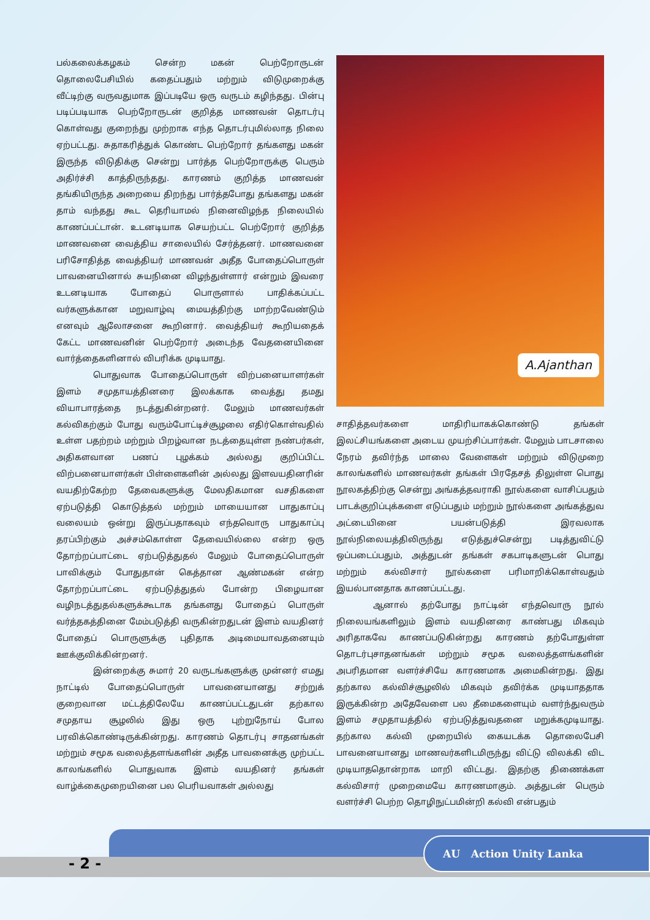பல்கலைக்கழகம் சென்ற மகன் பெற்றோருடன் தொலைபேசியில் கதைப்பதும் மற்றும் விடுமுறைக்கு வீட்டிற்கு வருவதுமாக இப்படியே ஒரு வருடம் கழிந்தது. பின்பு படிப்படியாக பெற்றோருடன் குறித்த மாணவன் தொடர்பு கொள்வது குறைந்து முற்றாக எந்த தொடர்புமில்லாத நிலை ஏற்பட்டது. சுதாகரித்துக் கொண்ட பெற்றோர் தங்களது மகன் இருந்த விடுதிக்கு சென்று பார்த்த பெற்றோருக்கு பெரும் அதிர்ச்சி காத்திருந்தது. காரணம் குறித்த மாணவன் தங்கியிருந்த அறையை திறந்து பார்த்தபோது தங்களது மகன் தாம் வந்தது கூட தெரியாமல் நினைவிழந்த நிலையில் காணப்பட்டான். உடனடியாக செயற்பட்ட பெற்றோர் குறித்த மாணவனை வைத்திய சாலையில் சேர்த்தனர். மாணவனை பரிசோதித்த வைத்தியர் மாணவன் அதீத போதைப்பொருள் பாவனையினால் சுயநினை விழந்துள்ளார் என்றும் இவரை உடனடியாக போதைப் பொருளால் பாதிக்கப்பட்ட வர்களுக்கான மறுவாழ்வு மையத்திற்கு மாற்றவேண்டும் எனவும் ஆலோசனை கூறினார். வைத்தியர் கூறியதைக் கேட்ட மாணவனின் பெற்றோர் அடைந்த வேதனையினை வார்த்தைகளினால் விபரிக்க முடியாது.
பொதுவாக போதைப்பொருள் விற்பனையாளர்கள் இளம் சமுதாயத்தினரை இலக்காக வைத்து தமது வியாபாரத்தை நடத்துகின்றனர். மேலும் மாணவர்கள் கல்விகற்கும் போது வரும்போட்டிச்சூழலை எதிர்கொள்வதில் உள்ள பதற்றம் மற்றும் பிறழ்வான நடத்தையுள்ள நண்பர்கள், அதிகளவான பணப் புழக்கம் அல்லது குறிப்பிட்ட விற்பனையாளர்கள் பிள்ளைகளின் அல்லது இளவயதினரின் வயதிற்கேற்ற தேவைகளுக்கு மேலதிகமான வசதிகளை ஏற்படுத்தி கொடுத்தல் மற்றும் மாயையான பாதுகாப்பு வலையம் ஒன்று இருப்பதாகவும் எந்தவொரு பாதுகாப்பு தரப்பிற்கும் அச்சம்கொள்ள தேவையில்லை என்ற ஒரு தோற்றப்பாட்டை ஏற்படுத்துதல் மேலும் போதைப்பொருள் பாவிக்கும் போதுதான் கெத்தான ஆண்மகன் என்ற தோற்றப்பாட்டை ஏற்படுத்துதல் போன்ற பிழையான வழிநடத்துதல்களுக்கூடாக தங்களது போதைப் பொருள் வர்த்தகத்தினை மேம்படுத்தி வருகின்றதுடன் இளம் வயதினர் போதைப் பொருளுக்கு புதிதாக அடிமையாவதனையும் ஊக்குவிக்கின்றனர்.
இன்றைக்கு சுமார் 20 வருடங்களுக்கு முன்னர் எமது நாட்டில் போதைப்பொருள் பாவனையானது சற்றுக் குறைவான மட்டத்திலேயே காணப்பட்டதுடன் தற்கால சமுதாய சூழலில் இது ஒரு புற்றுநோய் போல பரவிக்கொண்டிருக்கின்றது. காரணம் தொடர்பு சாதனங்கள் மற்றும் சமூக வலைத்தளங்களின் அதீத பாவனைக்கு முற்பட்ட காலங்களில் பொதுவாக இளம் வயதினர் தங்கள் வாழ்க்கைமுறையினை பல பெரியவாகள் அல்லது
A.Ajanthan
சாதித்தவர்களை மாதிரியாகக்கொண்டு தங்கள் இலட்சியங்களை அடைய முயற்சிப்பார்கள். மேலும் பாடசாலை நேரம் தவிர்ந்த மாலை வேளைகள் மற்றும் விடுமுறை காலங்களில் மாணவர்கள் தங்கள் பிரதேசத் திலுள்ள பொது நூலகத்திற்கு சென்று அங்கத்தவராகி நூல்களை வாசிப்பதும் பாடக்குறிப்புக்களை எடுப்பதும் மற்றும் நூல்களை அங்கத்துவ அட்டையினை பயன்படுத்தி இரவலாக நூல்நிலையத்திலிருந்து எடுத்துச்சென்று படித்துவிட்டு ஒப்படைப்பதும், அத்துடன் தங்கள் சகபாடிகளுடன் பொது மற்றும் கல்விசார் நூல்களை பரிமாறிக்கொள்வதும் இயல்பானதாக காணப்பட்டது.
ஆனால் தற்போது நாட்டின் எந்தவொரு நூல் நிலையங்களிலும் இளம் வயதினரை காண்பது மிகவும் அரிதாகவே காணப்படுகின்றது காரணம் தற்போதுள்ள தொடர்புசாதனங்கள் மற்றும் சமூக வலைத்தளங்களின் அபரிதமான வளர்ச்சியே காரணமாக அமைகின்றது. இது தற்கால கல்விச்சூழலில் மிகவும் தவிர்க்க முடியாததாக இருக்கின்ற அதேவேளை பல தீமைகளையும் வளர்ந்துவரும் இளம் சமுதாயத்தில் ஏற்படுத்துவதனை மறுக்கமுடியாது. தற்கால கல்வி முறையில் கையடக்க தொலைபேசி பாவனையானது மாணவர்களிடமிருந்து விட்டு விலக்கி விட முடியாததொன்றாக மாறி விட்டது. இதற்கு திணைக்கள கல்விசார் முறைமையே காரணமாகும். அத்துடன் பெரும் வளர்ச்சி பெற்ற தொழிநுட்பமின்றி கல்வி என்பதும்
- 2 -
AU Action Unity Lanka